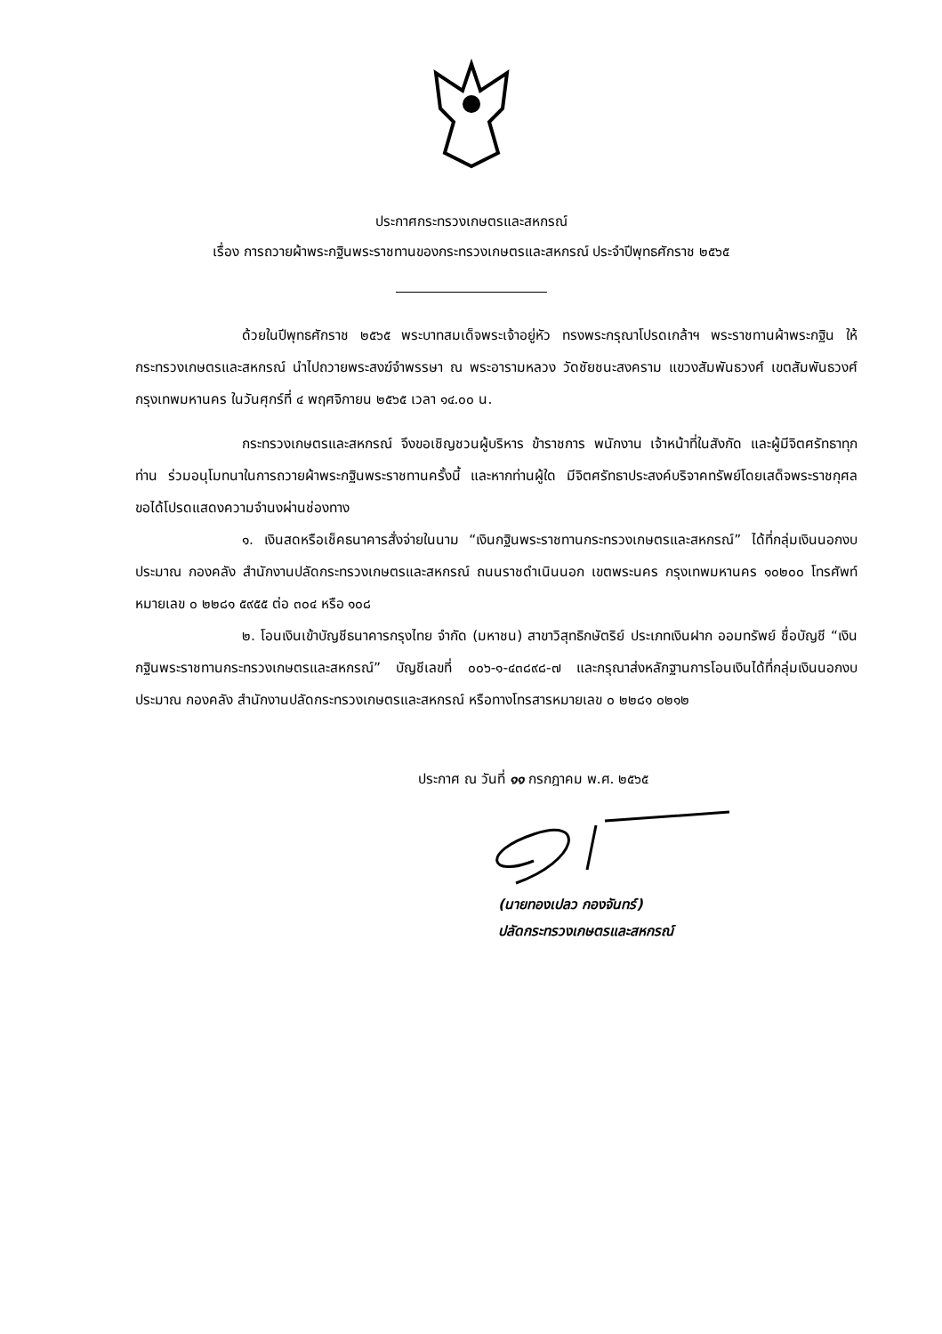ประกาศกระทรวงเกษตรและสหกรณ์
เรื่อง การถวายผ้าพระกฐินพระราชทานของกระทรวงเกษตรและสหกรณ์ ประจำปีพุทธศักราช ๒๕๖๕
ด้วยในปีพุทธศักราช ๒๕๖๕ พระบาทสมเด็จพระเจ้าอยู่หัว ทรงพระกรุณาโปรดเกล้าฯ พระราชทานผ้าพระกฐิน ให้กระทรวงเกษตรและสหกรณ์ นำไปถวายพระสงฆ์จำพรรษา ณ พระอารามหลวง วัดชัยชนะสงคราม แขวงสัมพันธวงศ์ เขตสัมพันธวงศ์ กรุงเทพมหานคร ในวันศุกร์ที่ ๔ พฤศจิกายน ๒๕๖๕ เวลา ๑๔.๐๐ น.
กระทรวงเกษตรและสหกรณ์ จึงขอเชิญชวนผู้บริหาร ข้าราชการ พนักงาน เจ้าหน้าที่ในสังกัด และผู้มีจิตศรัทธาทุกท่าน ร่วมอนุโมทนาในการถวายผ้าพระกฐินพระราชทานครั้งนี้ และหากท่านผู้ใด มีจิตศรัทธาประสงค์บริจาคทรัพย์โดยเสด็จพระราชกุศล ขอได้โปรดแสดงความจำนงผ่านช่องทาง
๑. เงินสดหรือเช็คธนาคารสั่งจ่ายในนาม “เงินกฐินพระราชทานกระทรวงเกษตรและสหกรณ์” ได้ที่กลุ่มเงินนอกงบประมาณ กองคลัง สำนักงานปลัดกระทรวงเกษตรและสหกรณ์ ถนนราชดำเนินนอก เขตพระนคร กรุงเทพมหานคร ๑๐๒๐๐ โทรศัพท์หมายเลข ๐ ๒๒๘๑ ๕๙๕๕ ต่อ ๓๐๔ หรือ ๑๐๘
๒. โอนเงินเข้าบัญชีธนาคารกรุงไทย จำกัด (มหาชน) สาขาวิสุทธิกษัตริย์ ประเภทเงินฝาก ออมทรัพย์ ชื่อบัญชี “เงินกฐินพระราชทานกระทรวงเกษตรและสหกรณ์” บัญชีเลขที่ ๐๐๖-๑-๔๓๘๙๘-๗ และกรุณาส่งหลักฐานการโอนเงินได้ที่กลุ่มเงินนอกงบประมาณ กองคลัง สำนักงานปลัดกระทรวงเกษตรและสหกรณ์ หรือทางโทรสารหมายเลข ๐ ๒๒๘๑ ๐๒๑๒
ประกาศ ณ วันที่ ๑๑ กรกฎาคม พ.ศ. ๒๕๖๕
(นายทองเปลว กองจันทร์)
ปลัดกระทรวงเกษตรและสหกรณ์